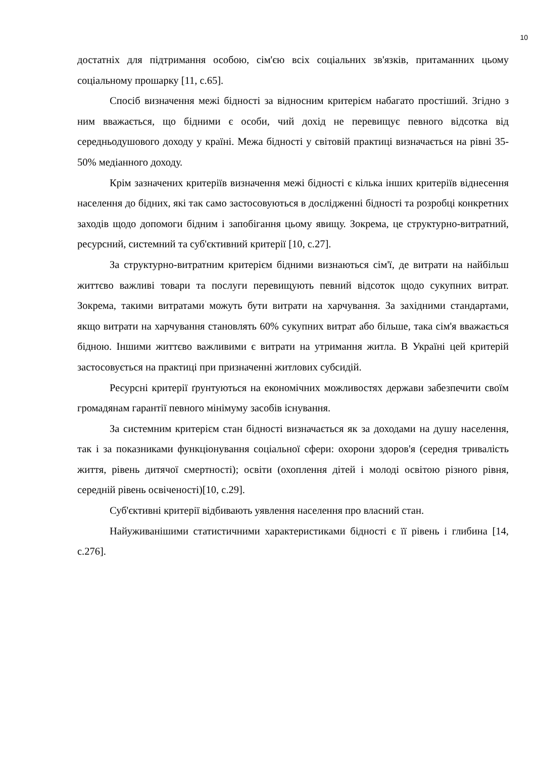10
достатніх для підтримання особою, сім'єю всіх соціальних зв'язків, притаманних цьому соціальному прошарку [11, с.65].
Спосіб визначення межі бідності за відносним критерієм набагато простіший. Згідно з ним вважається, що бідними є особи, чий дохід не перевищує певного відсотка від середньодушового доходу у країні. Межа бідності у світовій практиці визначається на рівні 35-50% медіанного доходу.
Крім зазначених критеріїв визначення межі бідності є кілька інших критеріїв віднесення населення до бідних, які так само застосовуються в дослідженні бідності та розробці конкретних заходів щодо допомоги бідним і запобігання цьому явищу. Зокрема, це структурно-витратний, ресурсний, системний та суб'єктивний критерії [10, с.27].
За структурно-витратним критерієм бідними визнаються сім'ї, де витрати на найбільш життєво важливі товари та послуги перевищують певний відсоток щодо сукупних витрат. Зокрема, такими витратами можуть бути витрати на харчування. За західними стандартами, якщо витрати на харчування становлять 60% сукупних витрат або більше, така сім'я вважається бідною. Іншими життєво важливими є витрати на утримання житла. В Україні цей критерій застосовується на практиці при призначенні житлових субсидій.
Ресурсні критерії ґрунтуються на економічних можливостях держави забезпечити своїм громадянам гарантії певного мінімуму засобів існування.
За системним критерієм стан бідності визначається як за доходами на душу населення, так і за показниками функціонування соціальної сфери: охорони здоров'я (середня тривалість життя, рівень дитячої смертності); освіти (охоплення дітей і молоді освітою різного рівня, середній рівень освіченості)[10, с.29].
Суб'єктивні критерії відбивають уявлення населення про власний стан.
Найуживанішими статистичними характеристиками бідності є її рівень і глибина [14, с.276].